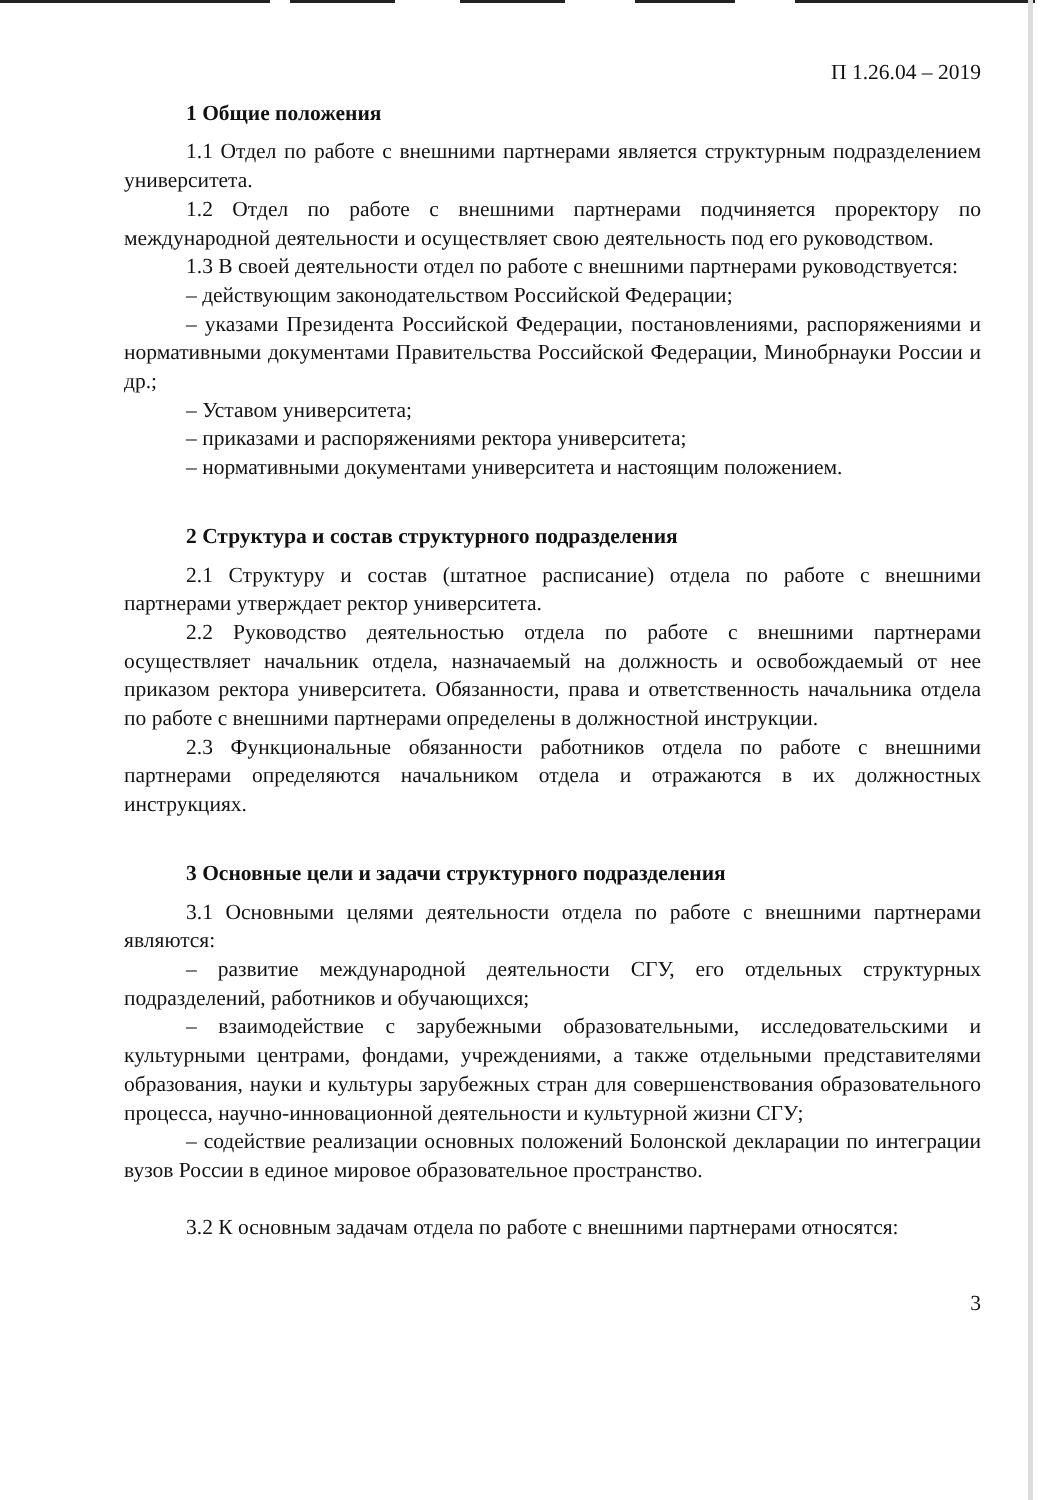П 1.26.04 – 2019
1 Общие положения
1.1 Отдел по работе с внешними партнерами является структурным подразделением университета.
1.2 Отдел по работе с внешними партнерами подчиняется проректору по международной деятельности и осуществляет свою деятельность под его руководством.
1.3 В своей деятельности отдел по работе с внешними партнерами руководствуется:
– действующим законодательством Российской Федерации;
– указами Президента Российской Федерации, постановлениями, распоряжениями и нормативными документами Правительства Российской Федерации, Минобрнауки России и др.;
– Уставом университета;
– приказами и распоряжениями ректора университета;
– нормативными документами университета и настоящим положением.
2 Структура и состав структурного подразделения
2.1 Структуру и состав (штатное расписание) отдела по работе с внешними партнерами утверждает ректор университета.
2.2 Руководство деятельностью отдела по работе с внешними партнерами осуществляет начальник отдела, назначаемый на должность и освобождаемый от нее приказом ректора университета. Обязанности, права и ответственность начальника отдела по работе с внешними партнерами определены в должностной инструкции.
2.3 Функциональные обязанности работников отдела по работе с внешними партнерами определяются начальником отдела и отражаются в их должностных инструкциях.
3 Основные цели и задачи структурного подразделения
3.1 Основными целями деятельности отдела по работе с внешними партнерами являются:
– развитие международной деятельности СГУ, его отдельных структурных подразделений, работников и обучающихся;
– взаимодействие с зарубежными образовательными, исследовательскими и культурными центрами, фондами, учреждениями, а также отдельными представителями образования, науки и культуры зарубежных стран для совершенствования образовательного процесса, научно-инновационной деятельности и культурной жизни СГУ;
– содействие реализации основных положений Болонской декларации по интеграции вузов России в единое мировое образовательное пространство.
3.2 К основным задачам отдела по работе с внешними партнерами относятся:
3